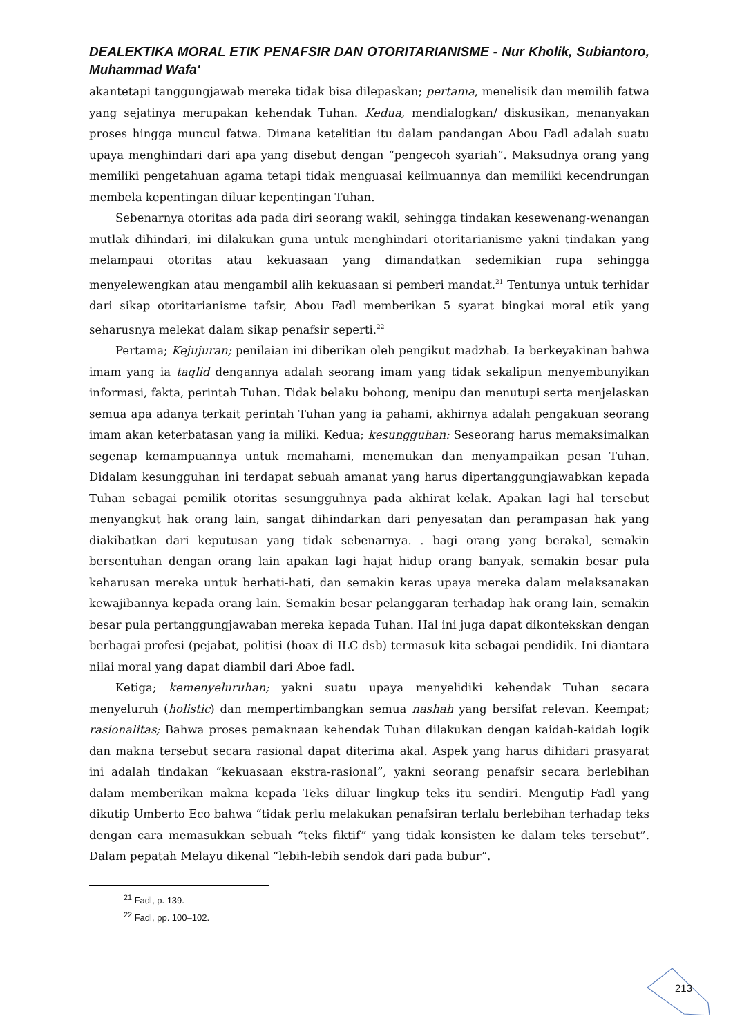DEALEKTIKA MORAL ETIK PENAFSIR DAN OTORITARIANISME - Nur Kholik, Subiantoro, Muhammad Wafa'
akantetapi tanggungjawab mereka tidak bisa dilepaskan; pertama, menelisik dan memilih fatwa yang sejatinya merupakan kehendak Tuhan. Kedua, mendialogkan/ diskusikan, menanyakan proses hingga muncul fatwa. Dimana ketelitian itu dalam pandangan Abou Fadl adalah suatu upaya menghindari dari apa yang disebut dengan “pengecoh syariah”. Maksudnya orang yang memiliki pengetahuan agama tetapi tidak menguasai keilmuannya dan memiliki kecendrungan membela kepentingan diluar kepentingan Tuhan.
Sebenarnya otoritas ada pada diri seorang wakil, sehingga tindakan kesewenang-wenangan mutlak dihindari, ini dilakukan guna untuk menghindari otoritarianisme yakni tindakan yang melampaui otoritas atau kekuasaan yang dimandatkan sedemikian rupa sehingga menyelewengkan atau mengambil alih kekuasaan si pemberi mandat.<sup>21</sup> Tentunya untuk terhidar dari sikap otoritarianisme tafsir, Abou Fadl memberikan 5 syarat bingkai moral etik yang seharusnya melekat dalam sikap penafsir seperti.<sup>22</sup>
Pertama; Kejujuran; penilaian ini diberikan oleh pengikut madzhab. Ia berkeyakinan bahwa imam yang ia taqlid dengannya adalah seorang imam yang tidak sekalipun menyembunyikan informasi, fakta, perintah Tuhan. Tidak belaku bohong, menipu dan menutupi serta menjelaskan semua apa adanya terkait perintah Tuhan yang ia pahami, akhirnya adalah pengakuan seorang imam akan keterbatasan yang ia miliki. Kedua; kesungguhan: Seseorang harus memaksimalkan segenap kemampuannya untuk memahami, menemukan dan menyampaikan pesan Tuhan. Didalam kesungguhan ini terdapat sebuah amanat yang harus dipertanggungjawabkan kepada Tuhan sebagai pemilik otoritas sesungguhnya pada akhirat kelak. Apakan lagi hal tersebut menyangkut hak orang lain, sangat dihindarkan dari penyesatan dan perampasan hak yang diakibatkan dari keputusan yang tidak sebenarnya. . bagi orang yang berakal, semakin bersentuhan dengan orang lain apakan lagi hajat hidup orang banyak, semakin besar pula keharusan mereka untuk berhati-hati, dan semakin keras upaya mereka dalam melaksanakan kewajibannya kepada orang lain. Semakin besar pelanggaran terhadap hak orang lain, semakin besar pula pertanggungjawaban mereka kepada Tuhan. Hal ini juga dapat dikontekskan dengan berbagai profesi (pejabat, politisi (hoax di ILC dsb) termasuk kita sebagai pendidik. Ini diantara nilai moral yang dapat diambil dari Aboe fadl.
Ketiga; kemenyeluruhan; yakni suatu upaya menyelidiki kehendak Tuhan secara menyeluruh (holistic) dan mempertimbangkan semua nashah yang bersifat relevan. Keempat; rasionalitas; Bahwa proses pemaknaan kehendak Tuhan dilakukan dengan kaidah-kaidah logik dan makna tersebut secara rasional dapat diterima akal. Aspek yang harus dihidari prasyarat ini adalah tindakan “kekuasaan ekstra-rasional”, yakni seorang penafsir secara berlebihan dalam memberikan makna kepada Teks diluar lingkup teks itu sendiri. Mengutip Fadl yang dikutip Umberto Eco bahwa “tidak perlu melakukan penafsiran terlalu berlebihan terhadap teks dengan cara memasukkan sebuah “teks fiktif” yang tidak konsisten ke dalam teks tersebut”. Dalam pepatah Melayu dikenal “lebih-lebih sendok dari pada bubur”.
<sup>21</sup> Fadl, p. 139.
<sup>22</sup> Fadl, pp. 100–102.
213